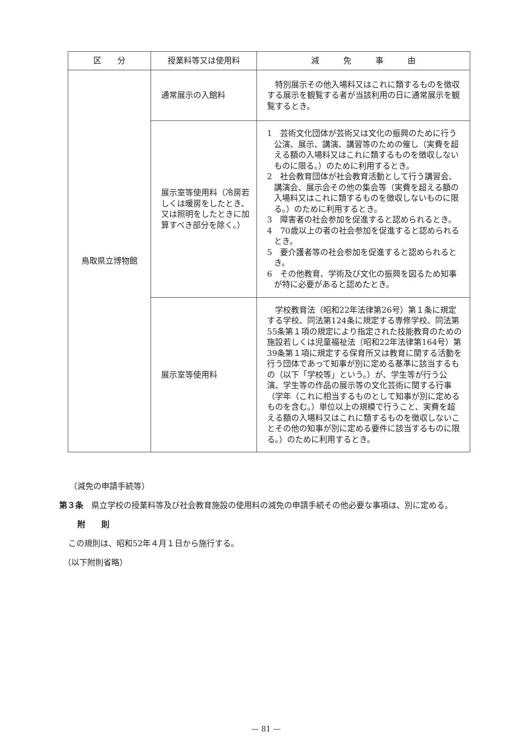| 区 分 | 授業料等又は使用料 | 減 免 事 由 |
| --- | --- | --- |
| 鳥取県立博物館 | 通常展示の入館料 | 特別展示その他入場料又はこれに類するものを徴収する展示を観覧する者が当該利用の日に通常展示を観覧するとき。 |
| | 展示室等使用料（冷房若しくは暖房をしたとき、又は照明をしたときに加算すべき部分を除く。） | 1 芸術文化団体が芸術又は文化の振興のために行う公演、展示、講演、講習等のための催し（実費を超える額の入場料又はこれに類するものを徴収しないものに限る。）のために利用するとき。 2 社会教育団体が社会教育活動として行う講習会、講演会、展示会その他の集会等（実費を超える額の入場料又はこれに類するものを徴収しないものに限る。）のために利用するとき。 3 障害者の社会参加を促進すると認められるとき。 4 70歳以上の者の社会参加を促進すると認められるとき。 5 要介護者等の社会参加を促進すると認められるとき。 6 その他教育、学術及び文化の振興を図るため知事が特に必要があると認めたとき。 |
| | 展示室等使用料 | 学校教育法（昭和22年法律第26号）第１条に規定する学校、同法第124条に規定する専修学校、同法第55条第１項の規定により指定された技能教育のための施設若しくは児童福祉法（昭和22年法律第164号）第39条第１項に規定する保育所又は教育に関する活動を行う団体であって知事が別に定める基準に該当するもの（以下「学校等」という。）が、学生等が行う公演、学生等の作品の展示等の文化芸術に関する行事（学年（これに相当するものとして知事が別に定めるものを含む。）単位以上の規模で行うこと、実費を超える額の入場料又はこれに類するものを徴収しないことその他の知事が別に定める要件に該当するものに限る。）のために利用するとき。 |
（減免の申請手続等）
第３条　県立学校の授業料等及び社会教育施設の使用料の減免の申請手続その他必要な事項は、別に定める。
附　　則
この規則は、昭和52年４月１日から施行する。
（以下附則省略）
— 81 —